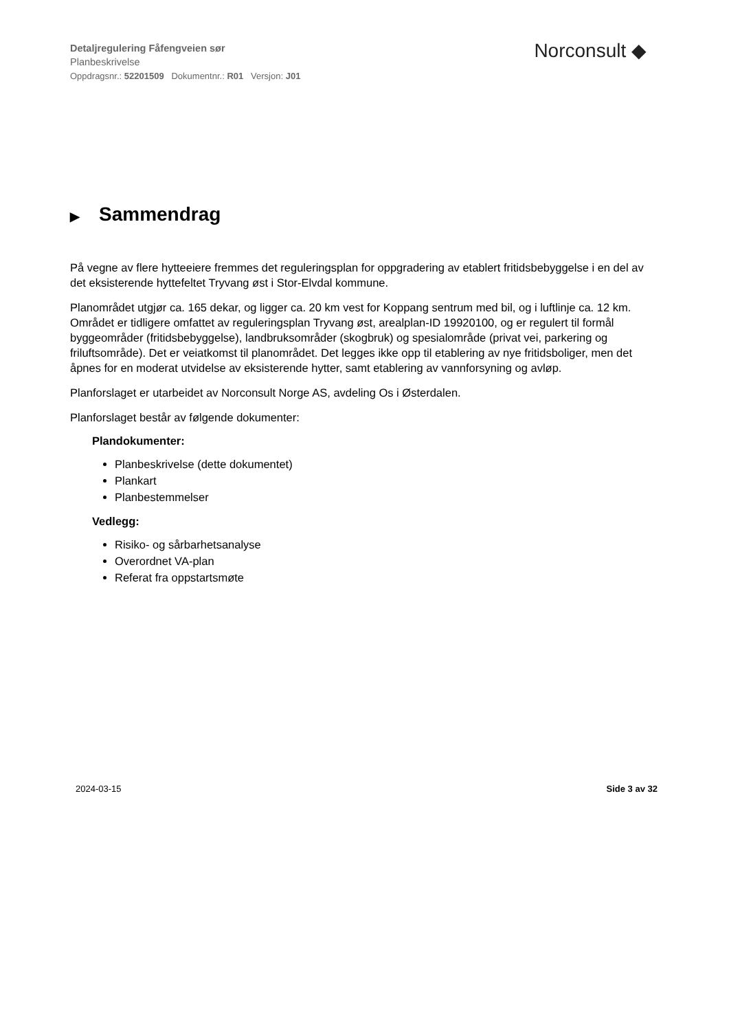Detaljregulering Fåfengveien sør
Planbeskrivelse
Oppdragsnr.: 52201509 Dokumentnr.: R01 Versjon: J01
Norconsult ◆
▶ Sammendrag
På vegne av flere hytteeiere fremmes det reguleringsplan for oppgradering av etablert fritidsbebyggelse i en del av det eksisterende hyttefeltet Tryvang øst i Stor-Elvdal kommune.
Planområdet utgjør ca. 165 dekar, og ligger ca. 20 km vest for Koppang sentrum med bil, og i luftlinje ca. 12 km. Området er tidligere omfattet av reguleringsplan Tryvang øst, arealplan-ID 19920100, og er regulert til formål byggeområder (fritidsbebyggelse), landbruksområder (skogbruk) og spesialområde (privat vei, parkering og friluftsområde). Det er veiatkomst til planområdet. Det legges ikke opp til etablering av nye fritidsboliger, men det åpnes for en moderat utvidelse av eksisterende hytter, samt etablering av vannforsyning og avløp.
Planforslaget er utarbeidet av Norconsult Norge AS, avdeling Os i Østerdalen.
Planforslaget består av følgende dokumenter:
Plandokumenter:
Planbeskrivelse (dette dokumentet)
Plankart
Planbestemmelser
Vedlegg:
Risiko- og sårbarhetsanalyse
Overordnet VA-plan
Referat fra oppstartsmøte
2024-03-15 Side 3 av 32